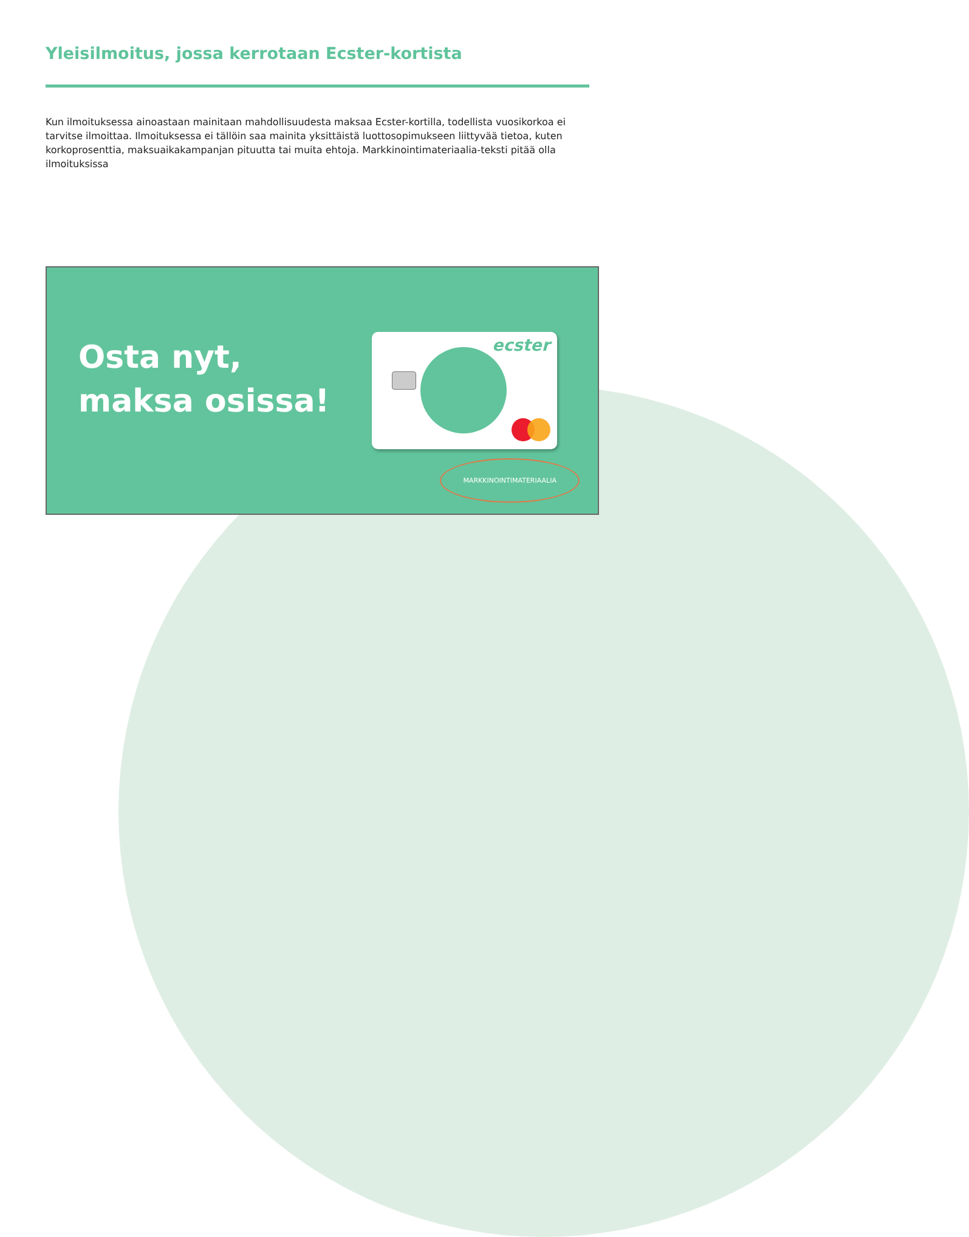Yleisilmoitus, jossa kerrotaan Ecster-kortista
Kun ilmoituksessa ainoastaan mainitaan mahdollisuudesta maksaa Ecster-kortilla, todellista vuosikorkoa ei tarvitse ilmoittaa. Ilmoituksessa ei tällöin saa mainita yksittäistä luottosopimukseen liittyvää tietoa, kuten korkoprosenttia, maksuaikakampanjan pituutta tai muita ehtoja. Markkinointimateriaalia-teksti pitää olla ilmoituksissa
Osta nyt, maksa osissa!
ecster
MARKKINOINTIMATERIAALIA